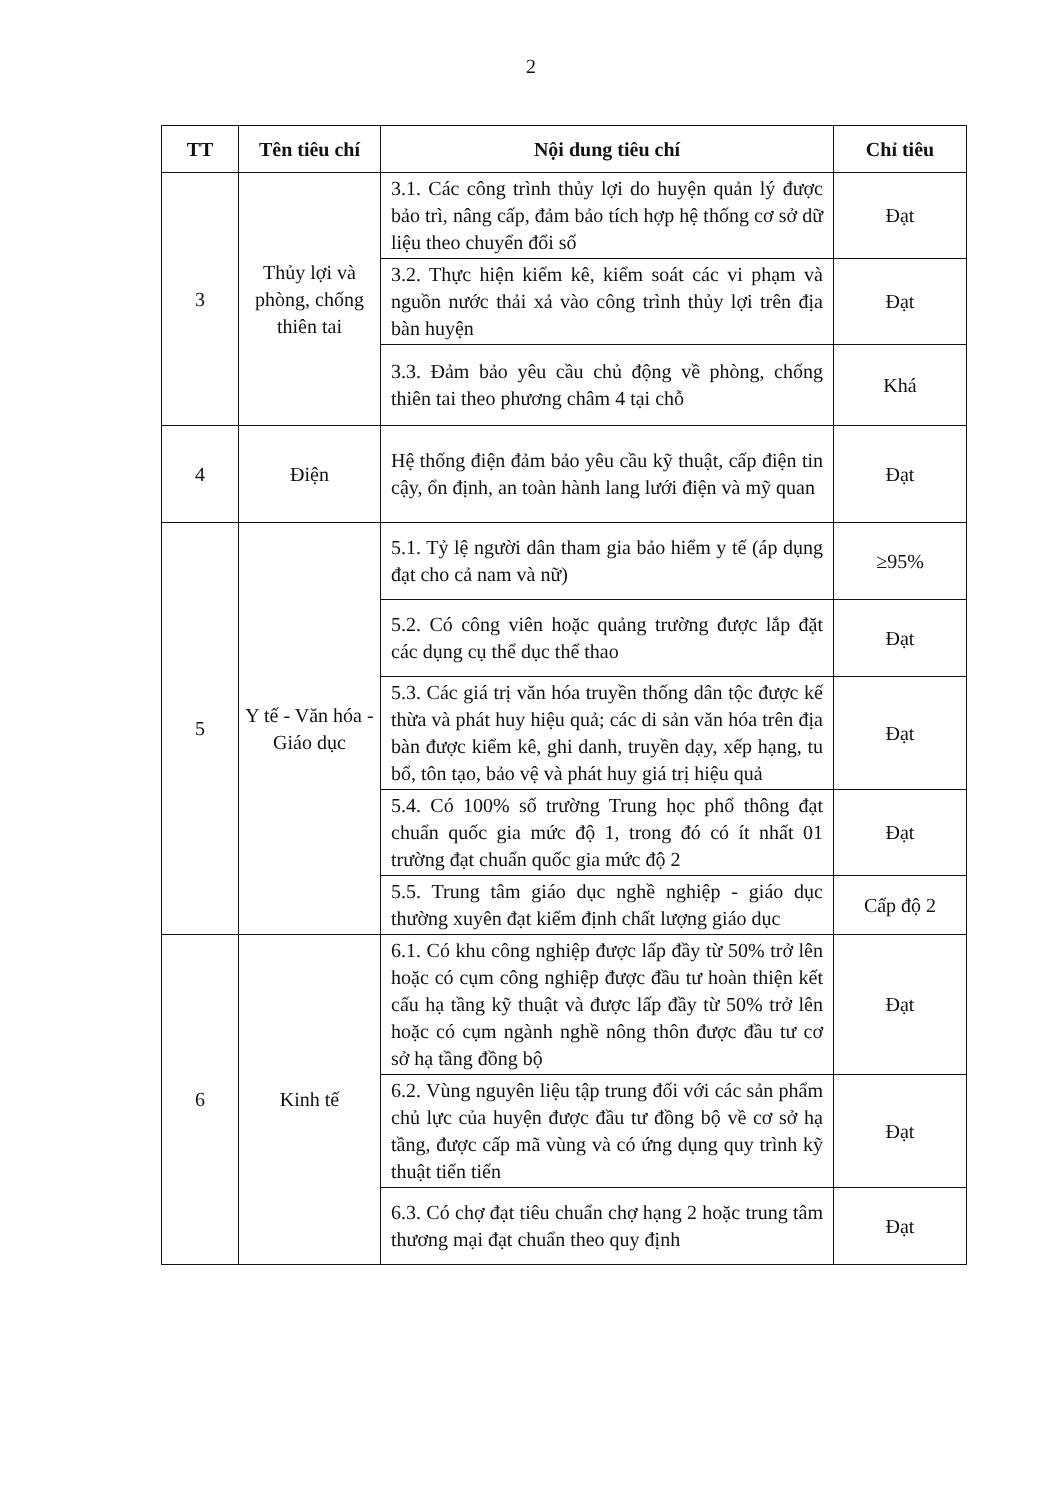2
| TT | Tên tiêu chí | Nội dung tiêu chí | Chỉ tiêu |
| --- | --- | --- | --- |
| 3 | Thủy lợi và phòng, chống thiên tai | 3.1. Các công trình thủy lợi do huyện quản lý được bảo trì, nâng cấp, đảm bảo tích hợp hệ thống cơ sở dữ liệu theo chuyển đổi số | Đạt |
| | | 3.2. Thực hiện kiểm kê, kiểm soát các vi phạm và nguồn nước thải xả vào công trình thủy lợi trên địa bàn huyện | Đạt |
| | | 3.3. Đảm bảo yêu cầu chủ động về phòng, chống thiên tai theo phương châm 4 tại chỗ | Khá |
| 4 | Điện | Hệ thống điện đảm bảo yêu cầu kỹ thuật, cấp điện tin cậy, ổn định, an toàn hành lang lưới điện và mỹ quan | Đạt |
| 5 | Y tế - Văn hóa - Giáo dục | 5.1. Tỷ lệ người dân tham gia bảo hiểm y tế (áp dụng đạt cho cả nam và nữ) | ≥95% |
| | | 5.2. Có công viên hoặc quảng trường được lắp đặt các dụng cụ thể dục thể thao | Đạt |
| | | 5.3. Các giá trị văn hóa truyền thống dân tộc được kế thừa và phát huy hiệu quả; các di sản văn hóa trên địa bàn được kiểm kê, ghi danh, truyền dạy, xếp hạng, tu bổ, tôn tạo, bảo vệ và phát huy giá trị hiệu quả | Đạt |
| | | 5.4. Có 100% số trường Trung học phổ thông đạt chuẩn quốc gia mức độ 1, trong đó có ít nhất 01 trường đạt chuẩn quốc gia mức độ 2 | Đạt |
| | | 5.5. Trung tâm giáo dục nghề nghiệp - giáo dục thường xuyên đạt kiểm định chất lượng giáo dục | Cấp độ 2 |
| 6 | Kinh tế | 6.1. Có khu công nghiệp được lấp đầy từ 50% trở lên hoặc có cụm công nghiệp được đầu tư hoàn thiện kết cấu hạ tầng kỹ thuật và được lấp đầy từ 50% trở lên hoặc có cụm ngành nghề nông thôn được đầu tư cơ sở hạ tầng đồng bộ | Đạt |
| | | 6.2. Vùng nguyên liệu tập trung đối với các sản phẩm chủ lực của huyện được đầu tư đồng bộ về cơ sở hạ tầng, được cấp mã vùng và có ứng dụng quy trình kỹ thuật tiến tiến | Đạt |
| | | 6.3. Có chợ đạt tiêu chuẩn chợ hạng 2 hoặc trung tâm thương mại đạt chuẩn theo quy định | Đạt |